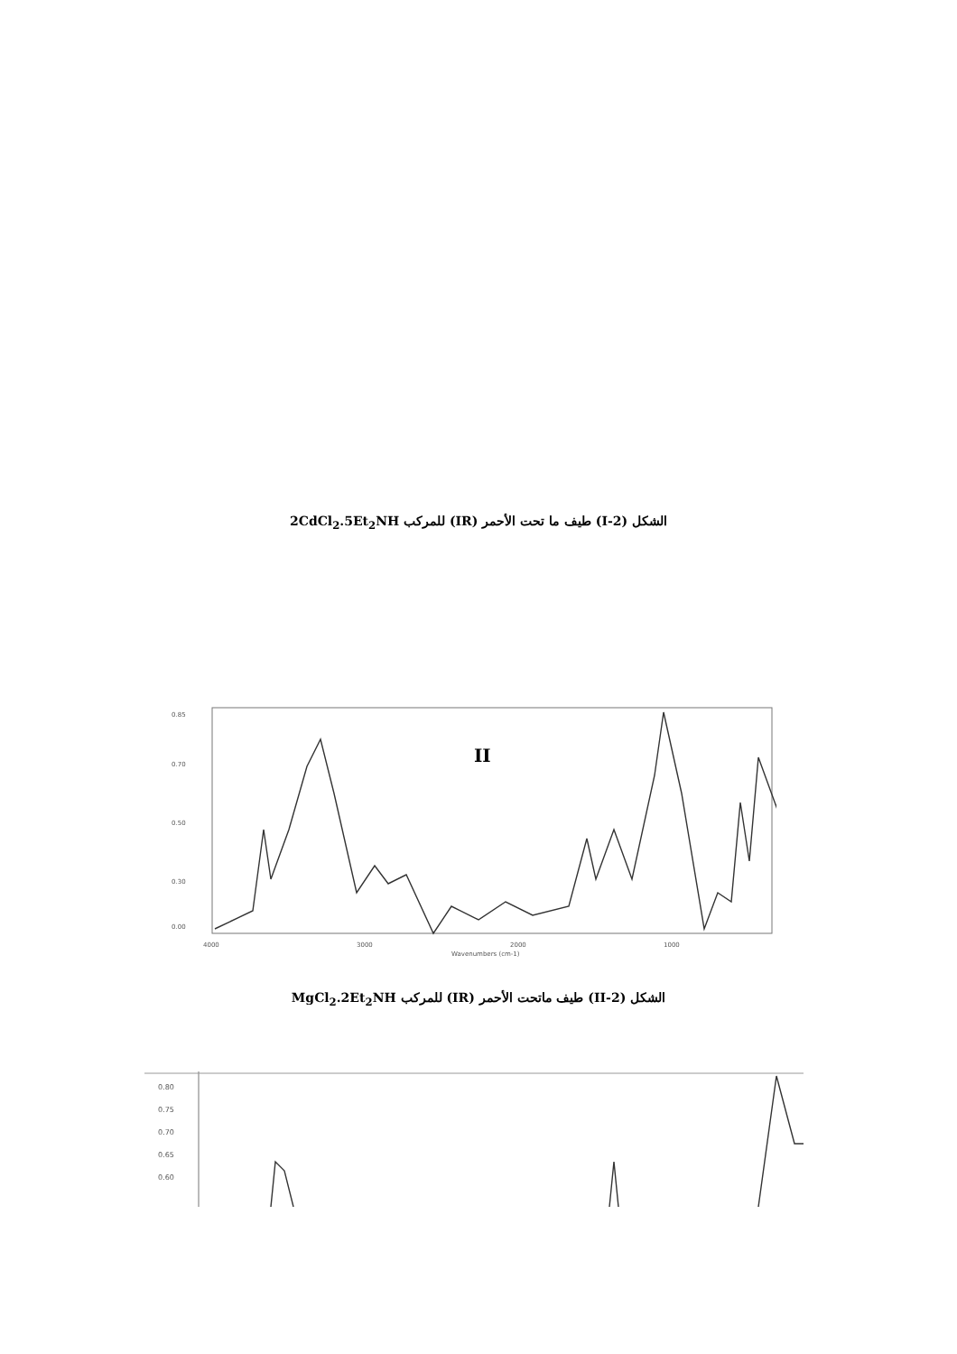الشكل (2-I) طيف ما تحت الأحمر (IR) للمركب 2CdCl<sub>2</sub>.5Et<sub>2</sub>NH
0.85
0.70
0.50
0.30
0.00
4000
3000
2000
1000
Wavenumbers (cm-1)
II
الشكل (2-II) طيف ماتحت الأحمر (IR) للمركب MgCl<sub>2</sub>.2Et<sub>2</sub>NH
0.80
0.75
0.70
0.65
0.60